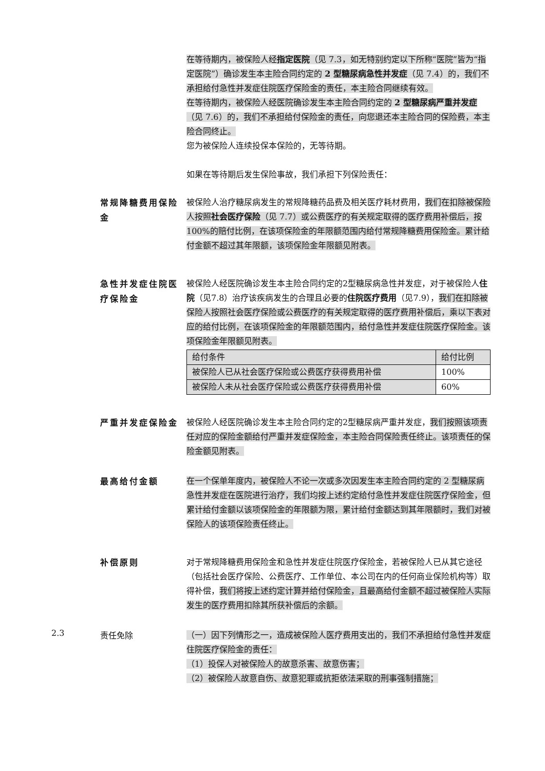在等待期内，被保险人经指定医院（见 7.3，如无特别约定以下所称“医院”皆为“指定医院”）确诊发生本主险合同约定的 2 型糖尿病急性并发症（见 7.4）的，我们不承担给付急性并发症住院医疗保险金的责任，本主险合同继续有效。
在等待期内，被保险人经医院确诊发生本主险合同约定的 2 型糖尿病严重并发症（见 7.6）的，我们不承担给付保险金的责任，向您退还本主险合同的保险费，本主险合同终止。
您为被保险人连续投保本保险的，无等待期。
如果在等待期后发生保险事故，我们承担下列保险责任：
常规降糖费用保险金
被保险人治疗糖尿病发生的常规降糖药品费及相关医疗耗材费用，我们在扣除被保险人按照社会医疗保险（见 7.7）或公费医疗的有关规定取得的医疗费用补偿后，按 100%的赔付比例，在该项保险金的年限额范围内给付常规降糖费用保险金。累计给付金额不超过其年限额，该项保险金年限额见附表。
急性并发症住院医疗保险金
被保险人经医院确诊发生本主险合同约定的2型糖尿病急性并发症，对于被保险人住院（见7.8）治疗该疾病发生的合理且必要的住院医疗费用（见7.9），我们在扣除被保险人按照社会医疗保险或公费医疗的有关规定取得的医疗费用补偿后，乘以下表对应的给付比例，在该项保险金的年限额范围内，给付急性并发症住院医疗保险金。该项保险金年限额见附表。
| 给付条件 | 给付比例 |
| 被保险人已从社会医疗保险或公费医疗获得费用补偿 | 100% |
| 被保险人未从社会医疗保险或公费医疗获得费用补偿 | 60% |
严重并发症保险金
被保险人经医院确诊发生本主险合同约定的2型糖尿病严重并发症，我们按照该项责任对应的保险金额给付严重并发症保险金，本主险合同保险责任终止。该项责任的保险金额见附表。
最高给付金额
在一个保单年度内，被保险人不论一次或多次因发生本主险合同约定的 2 型糖尿病急性并发症在医院进行治疗，我们均按上述约定给付急性并发症住院医疗保险金，但累计给付金额以该项保险金的年限额为限，累计给付金额达到其年限额时，我们对被保险人的该项保险责任终止。
补偿原则
对于常规降糖费用保险金和急性并发症住院医疗保险金，若被保险人已从其它途径（包括社会医疗保险、公费医疗、工作单位、本公司在内的任何商业保险机构等）取得补偿，我们将按上述约定计算并给付保险金，且最高给付金额不超过被保险人实际发生的医疗费用扣除其所获补偿后的余额。
2.3
责任免除
（一）因下列情形之一，造成被保险人医疗费用支出的，我们不承担给付急性并发症住院医疗保险金的责任：
（1）投保人对被保险人的故意杀害、故意伤害；
（2）被保险人故意自伤、故意犯罪或抗拒依法采取的刑事强制措施；